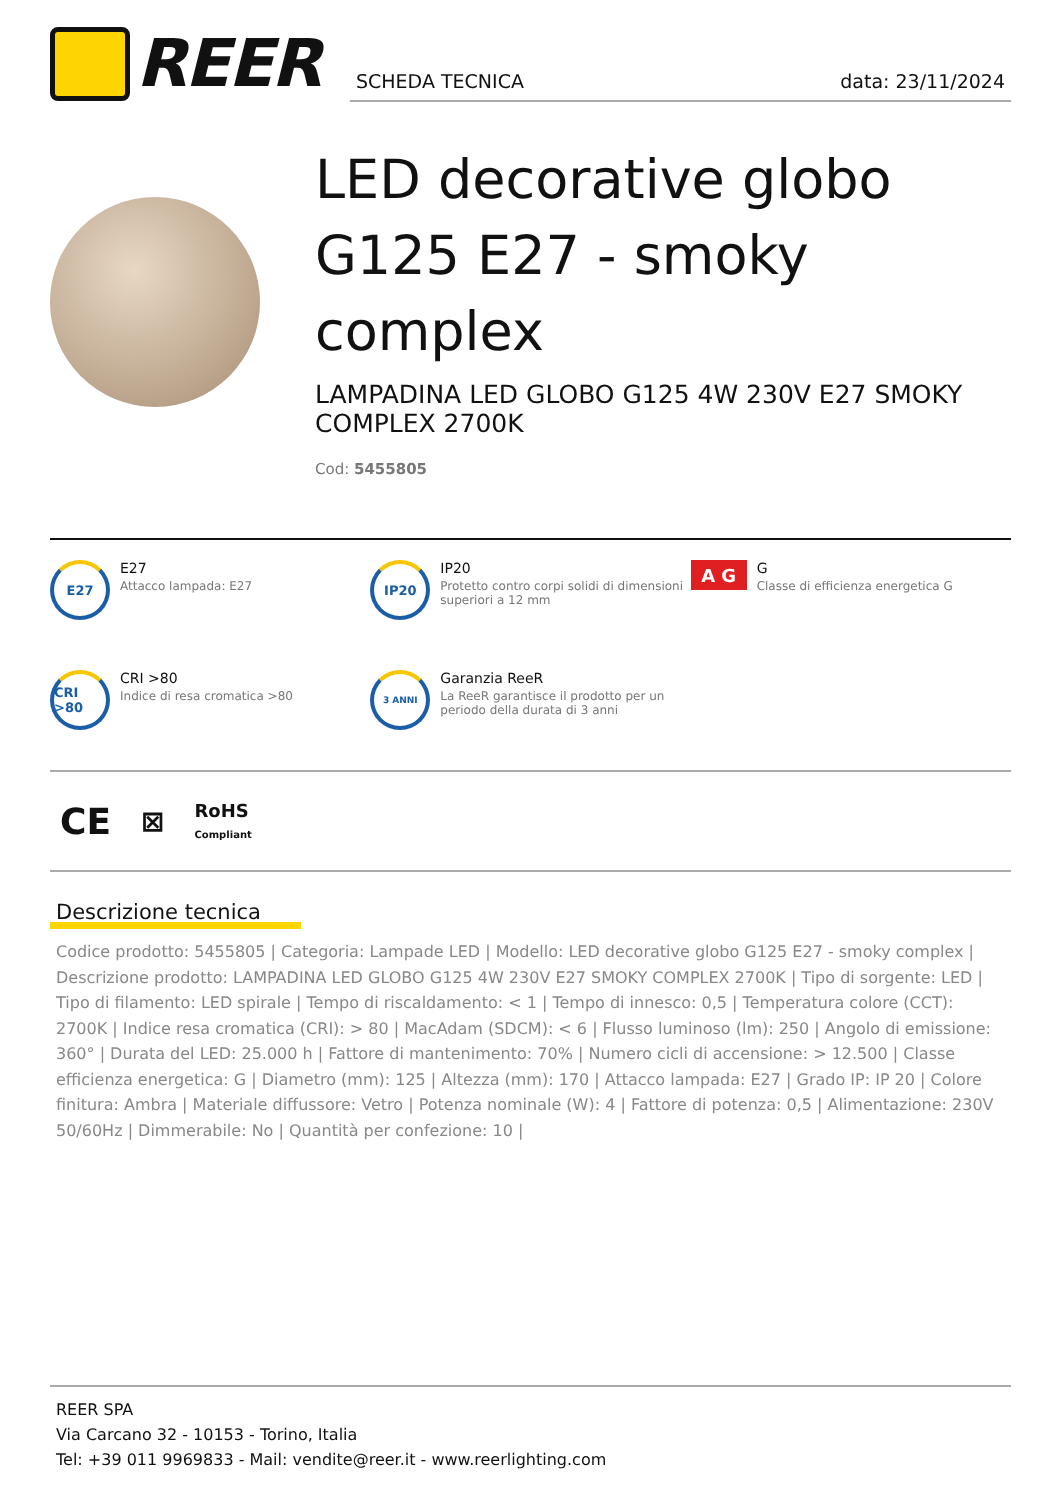REER
SCHEDA TECNICA data: 23/11/2024
LED decorative globo G125 E27 - smoky complex
LAMPADINA LED GLOBO G125 4W 230V E27 SMOKY COMPLEX 2700K
Cod: 5455805
E27
E27
Attacco lampada: E27
IP20
IP20
Protetto contro corpi solidi di dimensioni superiori a 12 mm
A G
G
Classe di efficienza energetica G
CRI >80
CRI >80
Indice di resa cromatica >80
3 ANNI
Garanzia ReeR
La ReeR garantisce il prodotto per un periodo della durata di 3 anni
CE ⊠ RoHS
Compliant
Descrizione tecnica
Codice prodotto: 5455805 | Categoria: Lampade LED | Modello: LED decorative globo G125 E27 - smoky complex | Descrizione prodotto: LAMPADINA LED GLOBO G125 4W 230V E27 SMOKY COMPLEX 2700K | Tipo di sorgente: LED | Tipo di filamento: LED spirale | Tempo di riscaldamento: < 1 | Tempo di innesco: 0,5 | Temperatura colore (CCT): 2700K | Indice resa cromatica (CRI): > 80 | MacAdam (SDCM): < 6 | Flusso luminoso (lm): 250 | Angolo di emissione: 360° | Durata del LED: 25.000 h | Fattore di mantenimento: 70% | Numero cicli di accensione: > 12.500 | Classe efficienza energetica: G | Diametro (mm): 125 | Altezza (mm): 170 | Attacco lampada: E27 | Grado IP: IP 20 | Colore finitura: Ambra | Materiale diffussore: Vetro | Potenza nominale (W): 4 | Fattore di potenza: 0,5 | Alimentazione: 230V 50/60Hz | Dimmerabile: No | Quantità per confezione: 10 |
REER SPA
Via Carcano 32 - 10153 - Torino, Italia
Tel: +39 011 9969833 - Mail: vendite@reer.it - www.reerlighting.com